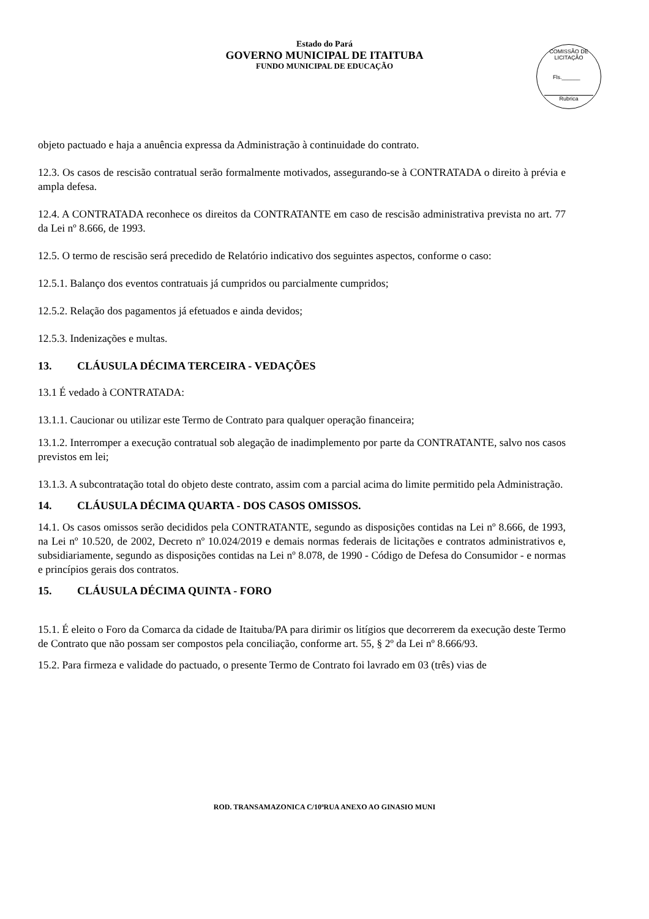Estado do Pará
GOVERNO MUNICIPAL DE ITAITUBA
FUNDO MUNICIPAL DE EDUCAÇÃO
COMISSÃO DE LICITAÇÃO
Fls.______
Rubrica
objeto pactuado e haja a anuência expressa da Administração à continuidade do contrato.
12.3. Os casos de rescisão contratual serão formalmente motivados, assegurando-se à CONTRATADA o direito à prévia e ampla defesa.
12.4. A CONTRATADA reconhece os direitos da CONTRATANTE em caso de rescisão administrativa prevista no art. 77 da Lei nº 8.666, de 1993.
12.5. O termo de rescisão será precedido de Relatório indicativo dos seguintes aspectos, conforme o caso:
12.5.1. Balanço dos eventos contratuais já cumpridos ou parcialmente cumpridos;
12.5.2. Relação dos pagamentos já efetuados e ainda devidos;
12.5.3. Indenizações e multas.
13. CLÁUSULA DÉCIMA TERCEIRA - VEDAÇÕES
13.1 É vedado à CONTRATADA:
13.1.1. Caucionar ou utilizar este Termo de Contrato para qualquer operação financeira;
13.1.2. Interromper a execução contratual sob alegação de inadimplemento por parte da CONTRATANTE, salvo nos casos previstos em lei;
13.1.3. A subcontratação total do objeto deste contrato, assim com a parcial acima do limite permitido pela Administração.
14. CLÁUSULA DÉCIMA QUARTA - DOS CASOS OMISSOS.
14.1. Os casos omissos serão decididos pela CONTRATANTE, segundo as disposições contidas na Lei nº 8.666, de 1993, na Lei nº 10.520, de 2002, Decreto nº 10.024/2019 e demais normas federais de licitações e contratos administrativos e, subsidiariamente, segundo as disposições contidas na Lei nº 8.078, de 1990 - Código de Defesa do Consumidor - e normas e princípios gerais dos contratos.
15. CLÁUSULA DÉCIMA QUINTA - FORO
15.1. É eleito o Foro da Comarca da cidade de Itaituba/PA para dirimir os litígios que decorrerem da execução deste Termo de Contrato que não possam ser compostos pela conciliação, conforme art. 55, § 2º da Lei nº 8.666/93.
15.2. Para firmeza e validade do pactuado, o presente Termo de Contrato foi lavrado em 03 (três) vias de
ROD. TRANSAMAZONICA C/10ªRUA ANEXO AO GINASIO MUNI